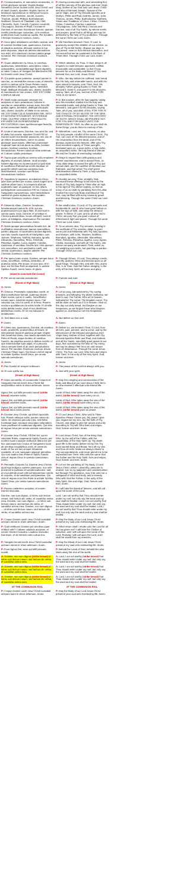P: Communicantes, et memoriam venerantes, in primis gloriosae semper Virginis Mariae, Genetricis Dei et Domini nostri Jesu Christi: sed et beati Joseph, ejusdem Virginis Sponsi, et beatorum Apostolorum ac Martyrum tuorum, Petri et Pauli, Andreae, Jacobi, Joannis, Thomae, Jacobi, Philippi, Bartholomaei, Matthaei, Simonis et Thaddaei: Lini, Cleti, Clementis, Xysti, Cornelii, Cypriani, Laurentii, Chrysogoni, Joannis et Pauli, Cosmae et Damiani, et omnium Sanctorum tuorum; quorum meritis precibusque concedas, ut in omnibus protectionis tuae muniamur auxilio. Per eundem Christum Dominum nostrum. Amen.
P: Having communion with, and venerating first of all the memory of the glorious and ever Virgin Mary, Mother of our God and Lord Jesus Christ: and also of blessed Joseph, Spouse of the same Virgin, and of Thy blessed Apostles and Martyrs, Peter and Paul, Andrew, James, John, Thomas, James, Philip, Bartholomew, Matthew, Simon and Thaddeus; of Linus, Cletus, Clement, Sixtus, Cornelius, Cyprian, Lawrence, Chrysogonus, John and Paul, Cosmas and Damian, and of all Thy Saints, by whose merits and prayers, grant that in all things we may be defended by the help of Thy protection. Through the same Christ our Lord. Amen.
P: Hanc igitur oblationem servitutis nostrae, sed et cunctae familiae tuae, quaesumus, Domine, ut placatus accipias: diesque nostros in tua pace disponas, atque ab aeterna damnatione nos eripi, et in electorum tuorum jubeas grege numerari. Per Christum Dominum nostrum. Amen.
P: We therefore beseech Thee, O Lord, to graciously accept this oblation of our service, as also of Thy entire family; dispose our days in Thy peace, save us from eternal damnation, and command that we be numbered in the flock of Thine elect. Through Christ our Lord. Amen.
P: Quam oblationem tu, Deus, in omnibus, quaesumus, benedictam, adscriptam, ratam, rationabilem, acceptabilemque facere digneris: ut nobis Corpus, et Sanguis fiat dilectissimi Filii tui Domini nostri Jesu Christi.
P: Which oblation, do Thou, O God, deign in all respects to make blessed, approved, ratified, reasonable and acceptable; so that it may become for us the Body and Blood of Thy most beloved Son, our Lord, Jesus Christ.
P: Qui pridie quam pateretur, accepit panem in sanctas, ac venerabiles manus suas, et elevatis oculis in caelum ad te Deum Patrem suum omnipotentem, tibi gratias agens, benedixit, fregit, deditque discipulis suis, dicens: Accipite, et manducate ex hoc omnes. HOC EST ENIM CORPUS MEUM.
P: Who, the day before He suffered, took bread into His holy and venerable hands, and with His eyes raised to heaven, unto Thee, God, His almighty Father, giving thanks to Thee, He blessed it, broke it, and gave it to His disciples, saying: Take, all of you, and eat of this: FOR THIS IS MY BODY.
P: Simili modo postquam cenatum est, accipiens et hunc praeclarum Calicem in sanctas ac venerabiles manus suas: item tibi gratias agens, benedixit, deditque discipulis suis, dicens: Accipite, et bibite ex eo omnes. HIC EST ENIM CALIX SANGUINIS MEI, NOVI ET AETERNI TESTAMENTI: MYSTERIUM FIDEI: QUI PRO VOBIS ET PRO MULTIS EFFUNDETUR IN REMISSIONEM PECCATORUM. Haec quotiescumque feceritis, in mei memoriam facietis.
P: In like manner, after He had supped, taking also this excellent chalice into His holy and venerable hands, and giving thanks to Thee, He blessed it, and gave it to His disciples, saying: Take, all of you, and drink of this: FOR THIS IS THE CHALICE OF MY BLOOD OF THE NEW AND ETERNAL TESTAMENT: THE MYSTERY OF FAITH: WHICH SHALL BE POURED OUT FOR YOU AND FOR MANY UNTO THE REMISSION OF SINS. As often as you shall do these things, you do them in memory of Me.
P: Unde et memores, Domine, nos servi tui, sed et plebs tua sancta, ejusdem Christi Filii tui Domini nostri tam beatae passionis, nec non et ab inferis resurrectionis, sed et in caelos gloriosae ascensionis: offerimus praeclarae majestati tuae de tuis donis ac datis, hostiam puram, hostiam sanctam, hostiam immaculatam, Panem sanctum vitae aeternae, et Calicem salutis perpetuae.
P: Wherefore, Lord, we, Thy servants, as also Thy holy people, mindful of the same Christ, Thy Son, our Lord, of His blessed passion, and of His resurrection from the dead, and of His glorious ascension into heaven, offer unto Thy most excellent majesty of Thine own gifts, bestowed upon us, a pure victim, a holy victim, an unspotted victim, the holy Bread of eternal life and the Chalice of everlasting salvation.
P: Supra quae propitio ac sereno vultu respicere digneris: et accepta habere, sicuti accepta habere dignatus es munera pueri tui justi Abel, et sacrificium Patriarchae nostri Abrahae: et quod tibi obtulit summus sacerdos tuus Melchisedech, sanctum sacrificium, immaculatam hostiam.
P: Deign to regard them with gracious and serene countenance, and to accept them, as Thou didst deign to accept the gifts of Thy just servant Abel, and the sacrifice of Abraham our Patriarch, and that which Thy chief priest Melchisedech offered to Thee, a holy sacrifice, an unspotted victim.
P: Supplices te rogamus, omnipotens Deus: jube haec perferri per manus sancti Angeli tui in sublime altare tuum, in conspectu divinae majestatis tuae: ut quotquot, ex hac altaris participatione sacrosanctum Filii tui, Corpus, et Sanguinem sumpserimus, omni benedictione caelesti et gratia repleamur. Per eundem Christum Dominum nostrum. Amen.
P: Humbly we pray Thee, almighty God, command these offerings to be borne by the hands of Thy holy Angel to Thine altar on high, in the sight of Thy divine majesty, so that as many of us as shall, by partaking from this altar, receive the most holy Body and Blood of Thy Son, may be filled with every heavenly grace and blessing. Through the same Christ our Lord. Amen.
P: Memento etiam, Domine, famulorum, famularumque tuarum N. et N. qui nos praecesserunt cum signo fidei, et dormiunt in somno pacis. Ipsis, Domine, et omnibus in Christo quiescentibus, locum refrigerii, lucis et pacis, ut indulgeas, deprecamur. Per eundem Christum Dominum nostrum. Amen.
P: Be mindful also, O Lord, of Thy servants and handmaids N. and N. who have gone before us with the sign of faith, and sleep the sleep of peace. To these, O Lord, and to all who rest in Christ, we pray that you grant a place of refreshment, light and peace. Through the same Christ our Lord. Amen.
P: Nobis quoque peccatoribus famulis tuis, de multitudine miserationum tuarum sperantibus, partem aliquam, et societatem donare digneris, cum tuis sanctis Apostolis et Martyribus: cum Joanne, Stephano, Matthia, Barnaba, Ignatio, Alexandro, Marcellino, Petro, Felicitate, Perpetua, Agatha, Lucia, Agnete, Caecilia, Anastasia, et omnibus Sanctis tuis: intra quorum nos consortium, non aestimator meriti, sed veniae, quaesumus, largitor admitte. Per Christum Dominum nostrum.
P: To us sinners also, Thy servants, trusting in the multitude of Thy mercies, deign to grant some part and fellowship with Thy holy Apostles and Martyrs; with John, Stephen, Matthias, Barnabas, Ignatius, Alexander, Marcellinus, Peter, Felicitas, Perpetua, Agatha, Lucy, Agnes, Cecilia, Anastasia, and with all Thy Saints, into whose company we beseech Thee, admit us, not weighing our merits, but granting us pardon. Through Christ our Lord.
P: Per quem haec omnia, Domine, semper bona creas, sanctificas, vivificas, benedicis, et praestas nobis. Per ipsum, et cum ipso, et in ipso, est tibi Deo Patri omnipotenti, in unitate Spiritus Sancti, omnis honor, et gloria.
P: Through Whom, O Lord, Thou always create, sanctify, quicken, bless and bestow upon us all good things. Through Him, and with Him, and in Him, is to Thee, God the Father almighty, in the unity of the Holy Spirit, all honor and glory.
(stand to conclude the Canon)
P: Per omnia saecula saeculorum.
P: Forever and ever.
(Stand at High Mass)
(Stand at High Mass)
A: Amen.
A: Amen.
P: Oremus. Praeceptis salutaribus moniti, et divina institutione formati, audemus dicere: Pater noster, qui es in caelis, Sanctificetur nomen tuum. Adveniat regnum tuum. Fiat voluntas tua, sicut in caelo, et in terra. Panem nostrum quotidianum da nobis hodie. Et dimitte nobis debita nostra, sicut et nos dimittimus debitoribus nostris. Et ne nos inducas in tentationem:
P: Let us pray. Admonished by Thy saving precepts, and following Thy divine institution, we dare to say: Our Father, Who art in heaven, hallowed be Thy name; Thy kingdom come; Thy will be done on earth as it is in heaven. Give us this day our daily bread. And forgive us our trespasses, as we forgive those who trespass against us. And lead us not into temptation:
A: Sed libera nos a malo.
A: But deliver us from evil.
P: Amen.
P: Amen.
P: Libera nos, quaesumus, Domine, ab omnibus malis, praeteritis, praesentibus et futuris: et intercedente beata et gloriosa semper Virgine Dei Genetrice Maria, cum beatis Apostolis tuis Petro et Paulo, atque Andrea, et omnibus Sanctis, da propitius pacem in diebus nostris: ut ope misericordiae tuae adjuti, et a peccato simus semper liberi et ab omni perturbatione securi. Per eundem Dominum nostrum Jesum Christum Filium tuum. Qui tecum vivit et regnat in unitate Spiritus Sancti Deus, per omnia saecula saeculorum.
P: Deliver us, we beseech Thee, O Lord, from all evils, past, present, and to come; and by the intercession of the blessed and glorious ever Virgin Mary, Mother of God, together with Thy blessed Apostles Peter and Paul, and Andrew, and all the Saints, mercifully grant peace in our days, that sustained by the help of Thy mercy, we may be always free from sin and secure from all disturbance. Through the same Jesus Christ, Thy Son, our Lord, Who lives and reigns with Thee, in the unity of the Holy Spirit, God, forever and ever.
A: Amen.
A: Amen.
P: Pax Domini sit semper vobiscum.
P: The peace of the Lord be always with you.
A: Et cum spiritu tuo.
A: And with your spirit.
(Kneel at High Mass)
(Kneel at High Mass)
P: Haec commixtio, et consecratio Corporis et Sanguinis Domini nostri Jesu Christi fiat accipientibus nobis in vitam aeternam. Amen.
P: May this mingling and consecration of the Body and Blood of our Lord Jesus Christ be to us who receive it effectual unto eternal life. Amen.
Agnus Dei, qui tollis peccata mundi: (strike breast) miserere nobis.
Lamb of God, Who takes away the sins of the world, (strike breast) have mercy on us.
Agnus Dei, qui tollis peccata mundi: (strike breast) miserere nobis.
Lamb of God, Who takes away the sins of the world, (strike breast) have mercy on us.
Agnus Dei, qui tollis peccata mundi: (strike breast) dona nobis pacem.
Lamb of God, Who takes away the sins of the world, (strike breast) grant us peace.
P: Domine Jesu Christe, qui dixisti Apostolis tuis: Pacem relinquo vobis, pacem meam do vobis: ne respicias peccata mea, sed fidem Ecclesiae tuae; eamque secundum voluntatem tuam pacificare et coadunare digneris. Qui vivis et regnas Deus per omnia saecula saeculorum. Amen.
P: O Lord Jesus Christ, Who said to Thine Apostles: Peace I leave you, My peace I give you; regard not my sins, but the faith of Thy Church, and deign to give her peace and unity according to Thy will: Who lives and reigns, God, forever and ever. Amen.
P: Domine Jesu Christe, Fili Dei vivi, qui ex voluntate Patris, cooperante Spiritu Sancto, per mortem tuam mundum vivificasti: libera me per hoc sacrosanctum Corpus et Sanguinem tuum ab omnibus iniquitatibus meis, et universis malis: et fac me tuis semper inhaerere mandatis, et a te numquam separari permittas. Qui cum eodem Deo Patre et Spiritu Sancto vivis et regnas Deus in saecula saeculorum. Amen.
P: Lord Jesus Christ, Son of the living God, Who, by the will of the Father, with the cooperation of the Holy Spirit, by Thy death gave life to the world; deliver me by this Thy most sacred Body and Blood, from all my sins and from all evils. Make me always cleave to Thy commandments, and never permit me to be separated from Thee. Who with the same God the Father and the Holy Spirit, lives and reigns, God, forever and ever. Amen.
P: Perceptio Corporis tui, Domine Jesu Christe, quod ego indignus sumere praesumo, non mihi proveniat in judicium et condemnationem: sed pro tua pietate prosit mihi ad tutamentum mentis et corporis, et ad medelam percipiendam. Qui vivis et regnas cum Deo Patre in unitate Spiritus Sancti Deus, per omnia saecula saeculorum. Amen.
P: Let not the partaking of Thy Body, O Lord Jesus Christ, which I, unworthy, presume to receive, turn to my judgment and condemnation; but through Thy goodness, may it be unto me a safeguard of mind and body, and a remedy. Who with God the Father, in the unity of the Holy Spirit, live and reign, God, forever and ever. Amen.
P: Panem caelestem accipiam, et nomen Domini invocabo.
P: I will take the Bread of heaven, and will call upon the name of the Lord.
Domine, non sum dignus, ut intres sub tectum meum: sed tantum dic verbo, et sanabitur anima mea. Domine, non sum dignus ... ut intres sub tectum meum: sed tantum dic verbo, et sanabitur anima mea. Domine, non sum dignus ... ut intres sub tectum meum: sed tantum dic verbo, et sanabitur anima mea.
Lord, I am not worthy that Thou should enter under my roof; but only say the word and my soul shall be healed. Lord, I am not worthy that Thou should enter under my roof; but only say the word and my soul shall be healed. Lord, I am not worthy that Thou should enter under my roof; but only say the word and my soul shall be healed.
P: Corpus Domini nostri Jesu Christi custodiat animam meam in vitam aeternam. Amen.
P: May the Body of our Lord Jesus Christ preserve my soul unto everlasting life. Amen.
P: Quid retribuam Domino pro omnibus quae retribuit mihi? Calicem salutaris accipiam, et nomen Domini invocabo. Laudans invocabo Dominum, et ab inimicis meis salvus ero.
P: What return shall I render unto the Lord for all He has given me? I will take the Chalice of salvation, and I will call upon the name of the Lord. Praising I will call upon the Lord, and I shall be saved from my enemies.
P: Sanguis Domini nostri Jesu Christi custodiat animam meam in vitam aeternam. Amen.
P: May the Blood of our Lord Jesus Christ preserve my soul unto everlasting life. Amen.
P: Ecce Agnus Dei, ecce qui tollit peccata mundi.
P: Behold the Lamb of God, behold Him who takes away the sins of the world.
A: Domine, non sum dignus (strike breast) ut intres sub tectum meum: sed tantum dic verbo, et sanabitur anima mea.
A: Lord, I am not worthy (strike breast) that Thou should enter under my roof; but only say the word and my soul shall be healed.
A: Domine, non sum dignus (strike breast) ut intres sub tectum meum: sed tantum dic verbo, et sanabitur anima mea.
A: Lord, I am not worthy (strike breast) that Thou should enter under my roof; but only say the word and my soul shall be healed.
A: Domine, non sum dignus (strike breast) ut intres sub tectum meum: sed tantum dic verbo, et sanabitur anima mea.
A: Lord, I am not worthy (strike breast) that Thou should enter under my roof; but only say the word and my soul shall be healed.
AT THE COMMUNION RAIL
AT THE COMMUNION RAIL
P: Corpus Domini nostri Jesu Christi custodiat animam tuam in vitam aeternam. Amen.
P: May the Body of our Lord Jesus Christ preserve your soul unto everlasting life. Amen.